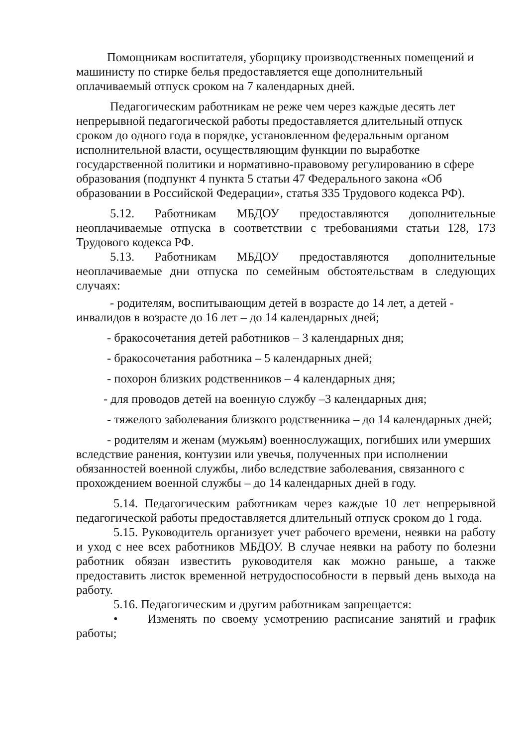Помощникам воспитателя, уборщику производственных помещений и машинисту по стирке белья предоставляется еще дополнительный оплачиваемый отпуск сроком на 7 календарных дней.
Педагогическим работникам не реже чем через каждые десять лет непрерывной педагогической работы предоставляется длительный отпуск сроком до одного года в порядке, установленном федеральным органом исполнительной власти, осуществляющим функции по выработке государственной политики и нормативно-правовому регулированию в сфере образования (подпункт 4 пункта 5 статьи 47 Федерального закона «Об образовании в Российской Федерации», статья 335 Трудового кодекса РФ).
5.12. Работникам МБДОУ предоставляются дополнительные неоплачиваемые отпуска в соответствии с требованиями статьи 128, 173 Трудового кодекса РФ.
5.13. Работникам МБДОУ предоставляются дополнительные неоплачиваемые дни отпуска по семейным обстоятельствам в следующих случаях:
- родителям, воспитывающим детей в возрасте до 14 лет, а детей - инвалидов в возрасте до 16 лет – до 14 календарных дней;
- бракосочетания детей работников – 3 календарных дня;
- бракосочетания работника – 5 календарных дней;
- похорон близких родственников – 4 календарных дня;
- для проводов детей на военную службу –3 календарных дня;
- тяжелого заболевания близкого родственника – до 14 календарных дней;
- родителям и женам (мужьям) военнослужащих, погибших или умерших вследствие ранения, контузии или увечья, полученных при исполнении обязанностей военной службы, либо вследствие заболевания, связанного с прохождением военной службы – до 14 календарных дней в году.
5.14. Педагогическим работникам через каждые 10 лет непрерывной педагогической работы предоставляется длительный отпуск сроком до 1 года.
5.15. Руководитель организует учет рабочего времени, неявки на работу и уход с нее всех работников МБДОУ. В случае неявки на работу по болезни работник обязан известить руководителя как можно раньше, а также предоставить листок временной нетрудоспособности в первый день выхода на работу.
5.16. Педагогическим и другим работникам запрещается:
• Изменять по своему усмотрению расписание занятий и график работы;